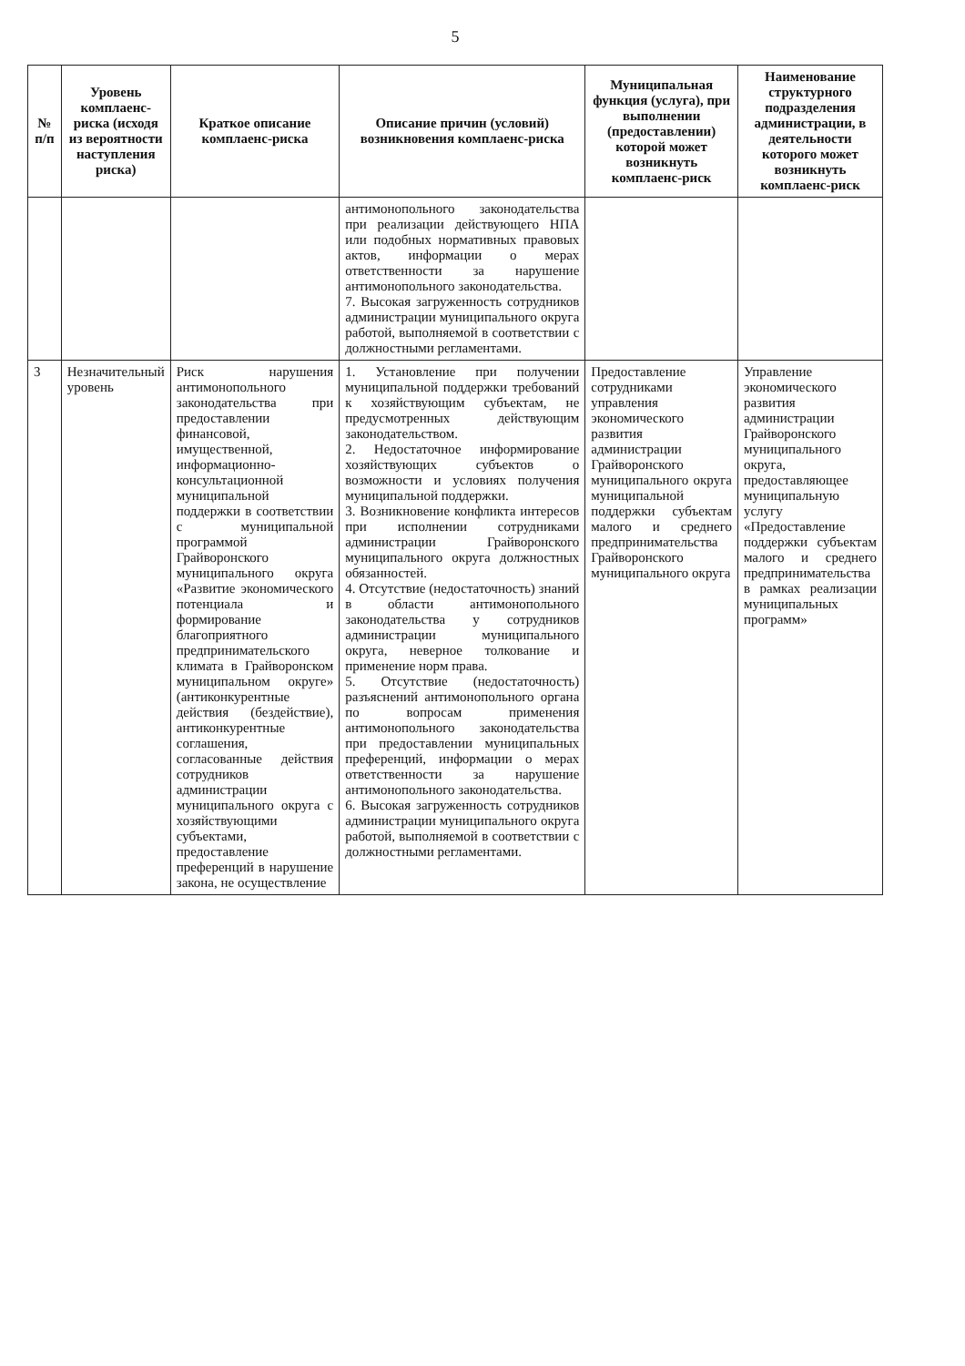5
| № п/п | Уровень комплаенс-риска (исходя из вероятности наступления риска) | Краткое описание комплаенс-риска | Описание причин (условий) возникновения комплаенс-риска | Муниципальная функция (услуга), при выполнении (предоставлении) которой может возникнуть комплаенс-риск | Наименование структурного подразделения администрации, в деятельности которого может возникнуть комплаенс-риск |
| --- | --- | --- | --- | --- | --- |
| | | | антимонопольного законодательства при реализации действующего НПА или подобных нормативных правовых актов, информации о мерах ответственности за нарушение антимонопольного законодательства. 7. Высокая загруженность сотрудников администрации муниципального округа работой, выполняемой в соответствии с должностными регламентами. | | |
| 3 | Незначительный уровень | Риск нарушения антимонопольного законодательства при предоставлении финансовой, имущественной, информационно-консультационной муниципальной поддержки в соответствии с муниципальной программой Грайворонского муниципального округа «Развитие экономического потенциала и формирование благоприятного предпринимательского климата в Грайворонском муниципальном округе» (антиконкурентные действия (бездействие), антиконкурентные соглашения, согласованные действия сотрудников администрации муниципального округа с хозяйствующими субъектами, предоставление преференций в нарушение закона, не осуществление | 1. Установление при получении муниципальной поддержки требований к хозяйствующим субъектам, не предусмотренных действующим законодательством. 2. Недостаточное информирование хозяйствующих субъектов о возможности и условиях получения муниципальной поддержки. 3. Возникновение конфликта интересов при исполнении сотрудниками администрации Грайворонского муниципального округа должностных обязанностей. 4. Отсутствие (недостаточность) знаний в области антимонопольного законодательства у сотрудников администрации муниципального округа, неверное толкование и применение норм права. 5. Отсутствие (недостаточность) разъяснений антимонопольного органа по вопросам применения антимонопольного законодательства при предоставлении муниципальных преференций, информации о мерах ответственности за нарушение антимонопольного законодательства. 6. Высокая загруженность сотрудников администрации муниципального округа работой, выполняемой в соответствии с должностными регламентами. | Предоставление сотрудниками управления экономического развития администрации Грайворонского муниципального округа муниципальной поддержки субъектам малого и среднего предпринимательства Грайворонского муниципального округа | Управление экономического развития администрации Грайворонского муниципального округа, предоставляющее муниципальную услугу «Предоставление поддержки субъектам малого и среднего предпринимательства в рамках реализации муниципальных программ» |